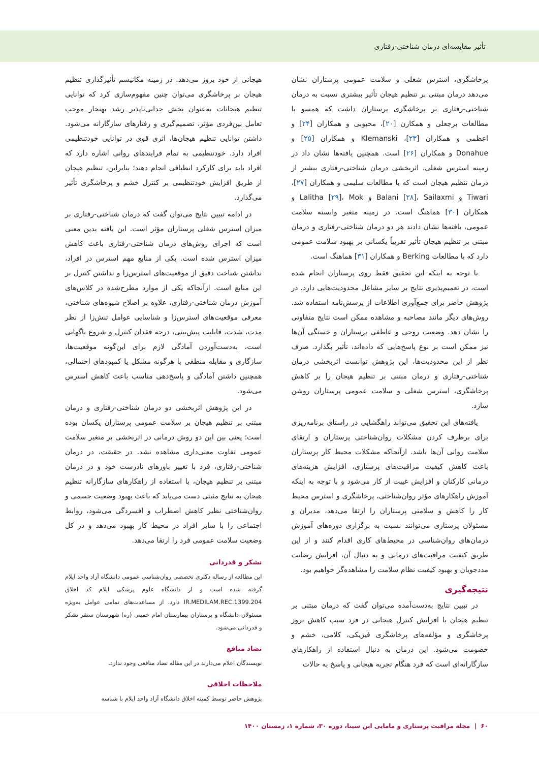تأثیر مقایسه‌ای درمان شناختی-رفتاری
پرخاشگری، استرس شغلی و سلامت عمومی پرستاران نشان می‌دهد درمان مبتنی بر تنظیم هیجان تأثیر بیشتری نسبت به درمان شناختی-رفتاری بر پرخاشگری پرستاران داشت که همسو با مطالعات برجعلی و همکارن [۲۰]، محبوبی و همکاران [۲۴] و اعظمی و همکاران [۲۳]، Klemanski و همکاران [۲۵] و Donahue و همکاران [۲۶] است. همچنین یافته‌ها نشان داد در زمینه استرس شغلی، اثربخشی درمان شناختی-رفتاری بیشتر از درمان تنظیم هیجان است که با مطالعات سلیمی و همکاران [۲۷]، Tiwari و Balani [۲۸]، Sailaxmi و Lalitha [۲۹]، Mok و همکاران [۳۰] هماهنگ است. در زمینه متغیر وابسته سلامت عمومی، یافته‌ها نشان دادند هر دو درمان شناختی-رفتاری و درمان مبتنی بر تنظیم هیجان تأثیر تقریباً یکسانی بر بهبود سلامت عمومی دارد که با مطالعات Berking و همکاران [۳۱] هماهنگ است.
با توجه به اینکه این تحقیق فقط روی پرستاران انجام شده است، در تعمیم‌پذیری نتایج بر سایر مشاغل محدودیت‌هایی دارد. در پژوهش حاضر برای جمع‌آوری اطلاعات از پرسش‌نامه استفاده شد. روش‌های دیگر مانند مصاحبه و مشاهده ممکن است نتایج متفاوتی را نشان دهد. وضعیت روحی و عاطفی پرستاران و خستگی آن‌ها نیز ممکن است بر نوع پاسخ‌هایی که داده‌اند، تأثیر بگذارد. صرف نظر از این محدودیت‌ها، این پژوهش توانست اثربخشی درمان شناختی-رفتاری و درمان مبتنی بر تنظیم هیجان را بر کاهش پرخاشگری، استرس شغلی و سلامت عمومی پرستاران روشن سازد.
یافته‌های این تحقیق می‌تواند راهگشایی در راستای برنامه‌ریزی برای برطرف کردن مشکلات روان‌شناختی پرستاران و ارتقای سلامت روانی آن‌ها باشد. ازآنجاکه مشکلات محیط کار پرستاران باعث کاهش کیفیت مراقبت‌های پرستاری، افزایش هزینه‌های درمانی کارکنان و افزایش غیبت از کار می‌شود و با توجه به اینکه آموزش راهکارهای مؤثر روان‌شناختی، پرخاشگری و استرس محیط کار را کاهش و سلامتی پرستاران را ارتقا می‌دهد، مدیران و مسئولان پرستاری می‌توانند نسبت به برگزاری دوره‌های آموزش درمان‌های روان‌شناسی در محیط‌های کاری اقدام کنند و از این طریق کیفیت مراقبت‌های درمانی و به دنبال آن، افزایش رضایت مددجویان و بهبود کیفیت نظام سلامت را مشاهده‌گر خواهیم بود.
نتیجه‌گیری
در تبیین نتایج به‌دست‌آمده می‌توان گفت که درمان مبتنی بر تنظیم هیجان با افزایش کنترل هیجانی در فرد سبب کاهش بروز پرخاشگری و مؤلفه‌های پرخاشگری فیزیکی، کلامی، خشم و خصومت می‌شود. این درمان به دنبال استفاده از راهکارهای سازگارانه‌ای است که فرد هنگام تجربه هیجانی و پاسخ به حالات
هیجانی از خود بروز می‌دهد. در زمینه مکانیسم تأثیرگذاری تنظیم هیجان بر پرخاشگری می‌توان چنین مفهوم‌سازی کرد که توانایی تنظیم هیجانات به‌عنوان بخش جدایی‌ناپذیر رشد بهنجار موجب تعامل بین‌فردی مؤثر، تصمیم‌گیری و رفتارهای سازگارانه می‌شود. داشتن توانایی تنظیم هیجان‌ها، اثری قوی در توانایی خودتنظیمی افراد دارد. خودتنظیمی به تمام فرایندهای روانی اشاره دارد که افراد باید برای کارکرد انطباقی انجام دهند؛ بنابراین، تنظیم هیجان از طریق افزایش خودتنظیمی بر کنترل خشم و پرخاشگری تأثیر می‌گذارد.
در ادامه تبیین نتایج می‌توان گفت که درمان شناختی-رفتاری بر میزان استرس شغلی پرستاران مؤثر است. این یافته بدین معنی است که اجرای روش‌های درمان شناختی-رفتاری باعث کاهش میزان استرس شده است. یکی از منابع مهم استرس در افراد، نداشتن شناخت دقیق از موقعیت‌های استرس‌زا و نداشتن کنترل بر این منابع است. ازآنجاکه یکی از موارد مطرح‌شده در کلاس‌های آموزش درمان شناختی-رفتاری، علاوه بر اصلاح شیوه‌های شناختی، معرفی موقعیت‌های استرس‌زا و شناسایی عوامل تنش‌زا از نظر مدت، شدت، قابلیت پیش‌بینی، درجه فقدان کنترل و شروع ناگهانی است، به‌دست‌آوردن آمادگی لازم برای این‌گونه موقعیت‌ها، سازگاری و مقابله منطقی با هرگونه مشکل یا کمبودهای احتمالی، همچنین داشتن آمادگی و پاسخ‌دهی مناسب باعث کاهش استرس می‌شود.
در این پژوهش اثربخشی دو درمان شناختی-رفتاری و درمان مبتنی بر تنظیم هیجان بر سلامت عمومی پرستاران یکسان بوده است؛ یعنی بین این دو روش درمانی در اثربخشی بر متغیر سلامت عمومی تفاوت معنی‌داری مشاهده نشد. در حقیقت، در درمان شناختی-رفتاری، فرد با تغییر باورهای نادرست خود و در درمان مبتنی بر تنظیم هیجان، با استفاده از راهکارهای سازگارانه تنظیم هیجان به نتایج مثبتی دست می‌یابد که باعث بهبود وضعیت جسمی و روان‌شناختی نظیر کاهش اضطراب و افسردگی می‌شود، روابط اجتماعی را با سایر افراد در محیط کار بهبود می‌دهد و در کل وضعیت سلامت عمومی فرد را ارتقا می‌دهد.
تشکر و قدردانی
این مطالعه از رساله دکتری تخصصی روان‌شناسی عمومی دانشگاه آزاد واحد ایلام گرفته شده است و از دانشگاه علوم پزشکی ایلام کد اخلاق IR.MEDILAM.REC.1399.204 دارد. از مساعدت‌های تمامی عوامل به‌ویژه مسئولان دانشگاه و پرستاران بیمارستان امام خمینی (ره) شهرستان سنقر تشکر و قدردانی می‌شود.
تضاد منافع
نویسندگان اعلام می‌دارند در این مقاله تضاد منافعی وجود ندارد.
ملاحظات اخلاقی
پژوهش حاضر توسط کمیته اخلاق دانشگاه آزاد واحد ایلام با شناسه
۶۰ | مجله مراقبت پرستاری و مامایی ابن سینا، دوره ۳۰، شماره ۱، زمستان ۱۴۰۰